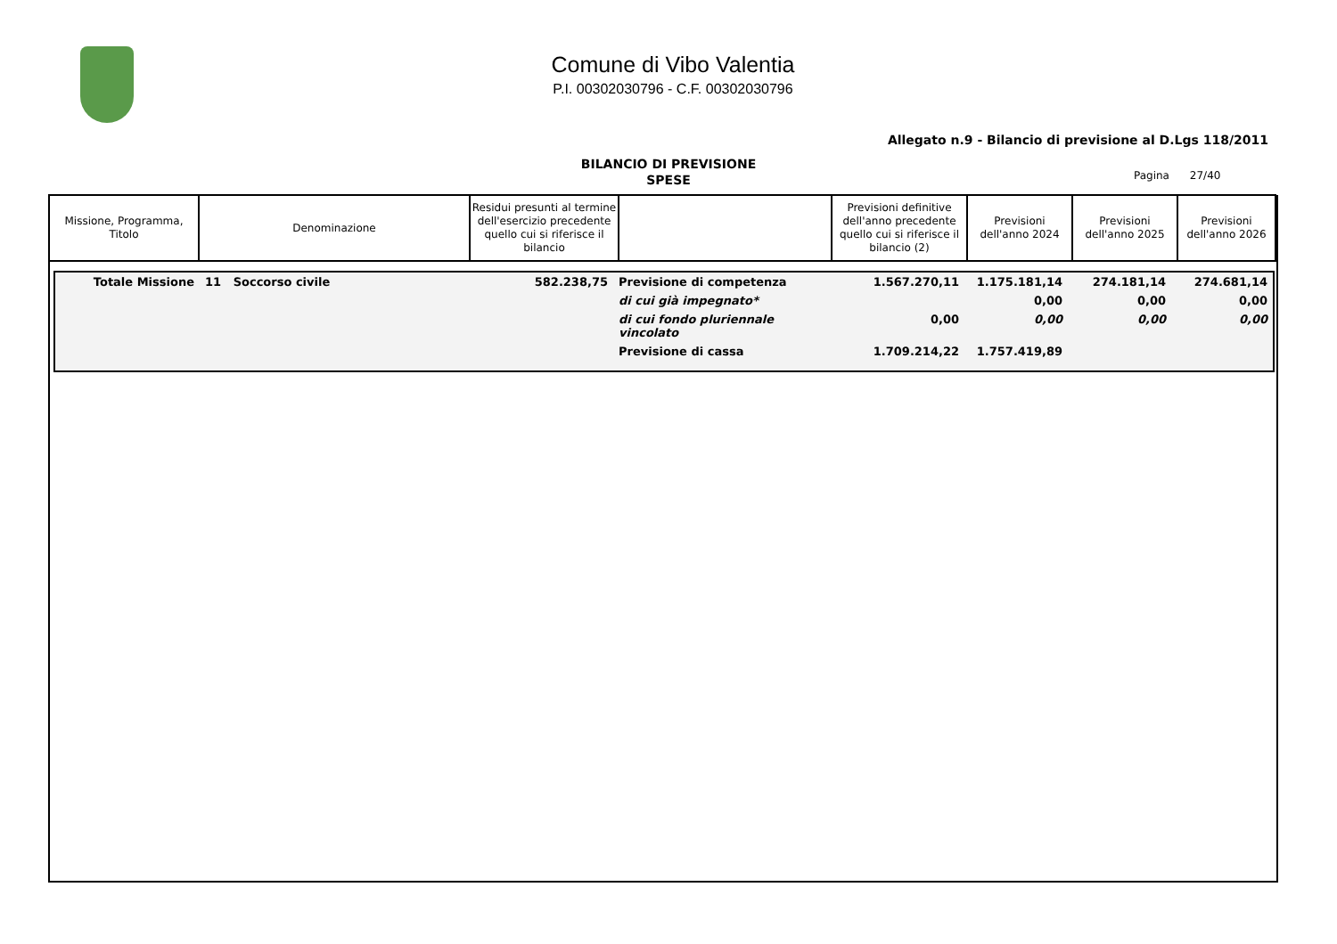Comune di Vibo Valentia
P.I. 00302030796 - C.F. 00302030796
Allegato n.9 - Bilancio di previsione al D.Lgs 118/2011
BILANCIO DI PREVISIONE
SPESE
Pagina 27/40
| Missione, Programma, Titolo | Denominazione | Residui presunti al termine dell'esercizio precedente quello cui si riferisce il bilancio | | Previsioni definitive dell'anno precedente quello cui si riferisce il bilancio (2) | Previsioni dell'anno 2024 | Previsioni dell'anno 2025 | Previsioni dell'anno 2026 |
| --- | --- | --- | --- | --- | --- | --- | --- |
| Totale Missione | 11 Soccorso civile | 582.238,75 | Previsione di competenza | 1.567.270,11 | 1.175.181,14 | 274.181,14 | 274.681,14 |
| | | | di cui già impegnato* | | 0,00 | 0,00 | 0,00 |
| | | | di cui fondo pluriennale vincolato | 0,00 | 0,00 | 0,00 | 0,00 |
| | | | Previsione di cassa | 1.709.214,22 | 1.757.419,89 | | |